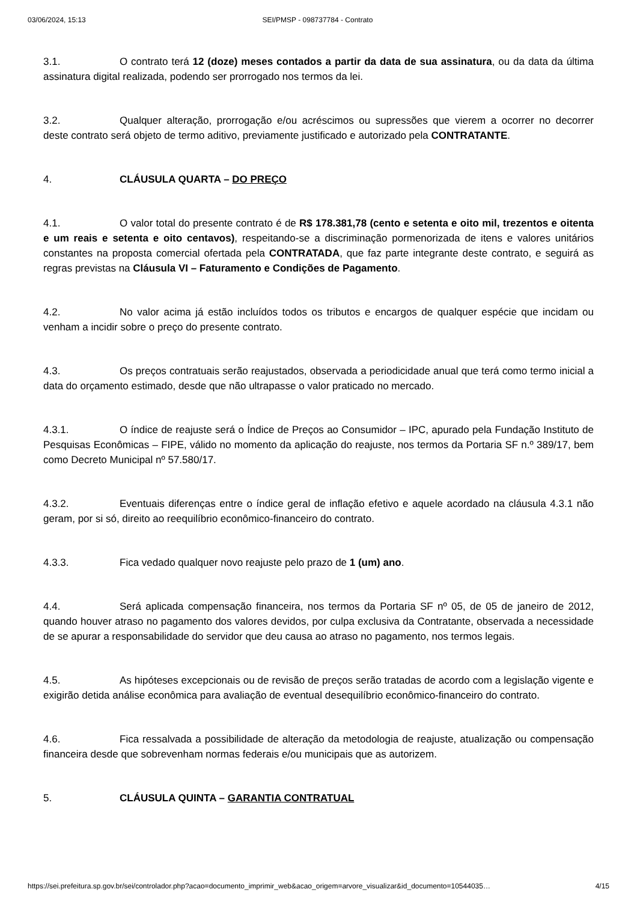03/06/2024, 15:13 SEI/PMSP - 098737784 - Contrato
3.1. O contrato terá 12 (doze) meses contados a partir da data de sua assinatura, ou da data da última assinatura digital realizada, podendo ser prorrogado nos termos da lei.
3.2. Qualquer alteração, prorrogação e/ou acréscimos ou supressões que vierem a ocorrer no decorrer deste contrato será objeto de termo aditivo, previamente justificado e autorizado pela CONTRATANTE.
4. CLÁUSULA QUARTA – DO PREÇO
4.1. O valor total do presente contrato é de R$ 178.381,78 (cento e setenta e oito mil, trezentos e oitenta e um reais e setenta e oito centavos), respeitando-se a discriminação pormenorizada de itens e valores unitários constantes na proposta comercial ofertada pela CONTRATADA, que faz parte integrante deste contrato, e seguirá as regras previstas na Cláusula VI – Faturamento e Condições de Pagamento.
4.2. No valor acima já estão incluídos todos os tributos e encargos de qualquer espécie que incidam ou venham a incidir sobre o preço do presente contrato.
4.3. Os preços contratuais serão reajustados, observada a periodicidade anual que terá como termo inicial a data do orçamento estimado, desde que não ultrapasse o valor praticado no mercado.
4.3.1. O índice de reajuste será o Índice de Preços ao Consumidor – IPC, apurado pela Fundação Instituto de Pesquisas Econômicas – FIPE, válido no momento da aplicação do reajuste, nos termos da Portaria SF n.º 389/17, bem como Decreto Municipal nº 57.580/17.
4.3.2. Eventuais diferenças entre o índice geral de inflação efetivo e aquele acordado na cláusula 4.3.1 não geram, por si só, direito ao reequilíbrio econômico-financeiro do contrato.
4.3.3. Fica vedado qualquer novo reajuste pelo prazo de 1 (um) ano.
4.4. Será aplicada compensação financeira, nos termos da Portaria SF nº 05, de 05 de janeiro de 2012, quando houver atraso no pagamento dos valores devidos, por culpa exclusiva da Contratante, observada a necessidade de se apurar a responsabilidade do servidor que deu causa ao atraso no pagamento, nos termos legais.
4.5. As hipóteses excepcionais ou de revisão de preços serão tratadas de acordo com a legislação vigente e exigirão detida análise econômica para avaliação de eventual desequilíbrio econômico-financeiro do contrato.
4.6. Fica ressalvada a possibilidade de alteração da metodologia de reajuste, atualização ou compensação financeira desde que sobrevenham normas federais e/ou municipais que as autorizem.
5. CLÁUSULA QUINTA – GARANTIA CONTRATUAL
https://sei.prefeitura.sp.gov.br/sei/controlador.php?acao=documento_imprimir_web&acao_origem=arvore_visualizar&id_documento=10544035… 4/15